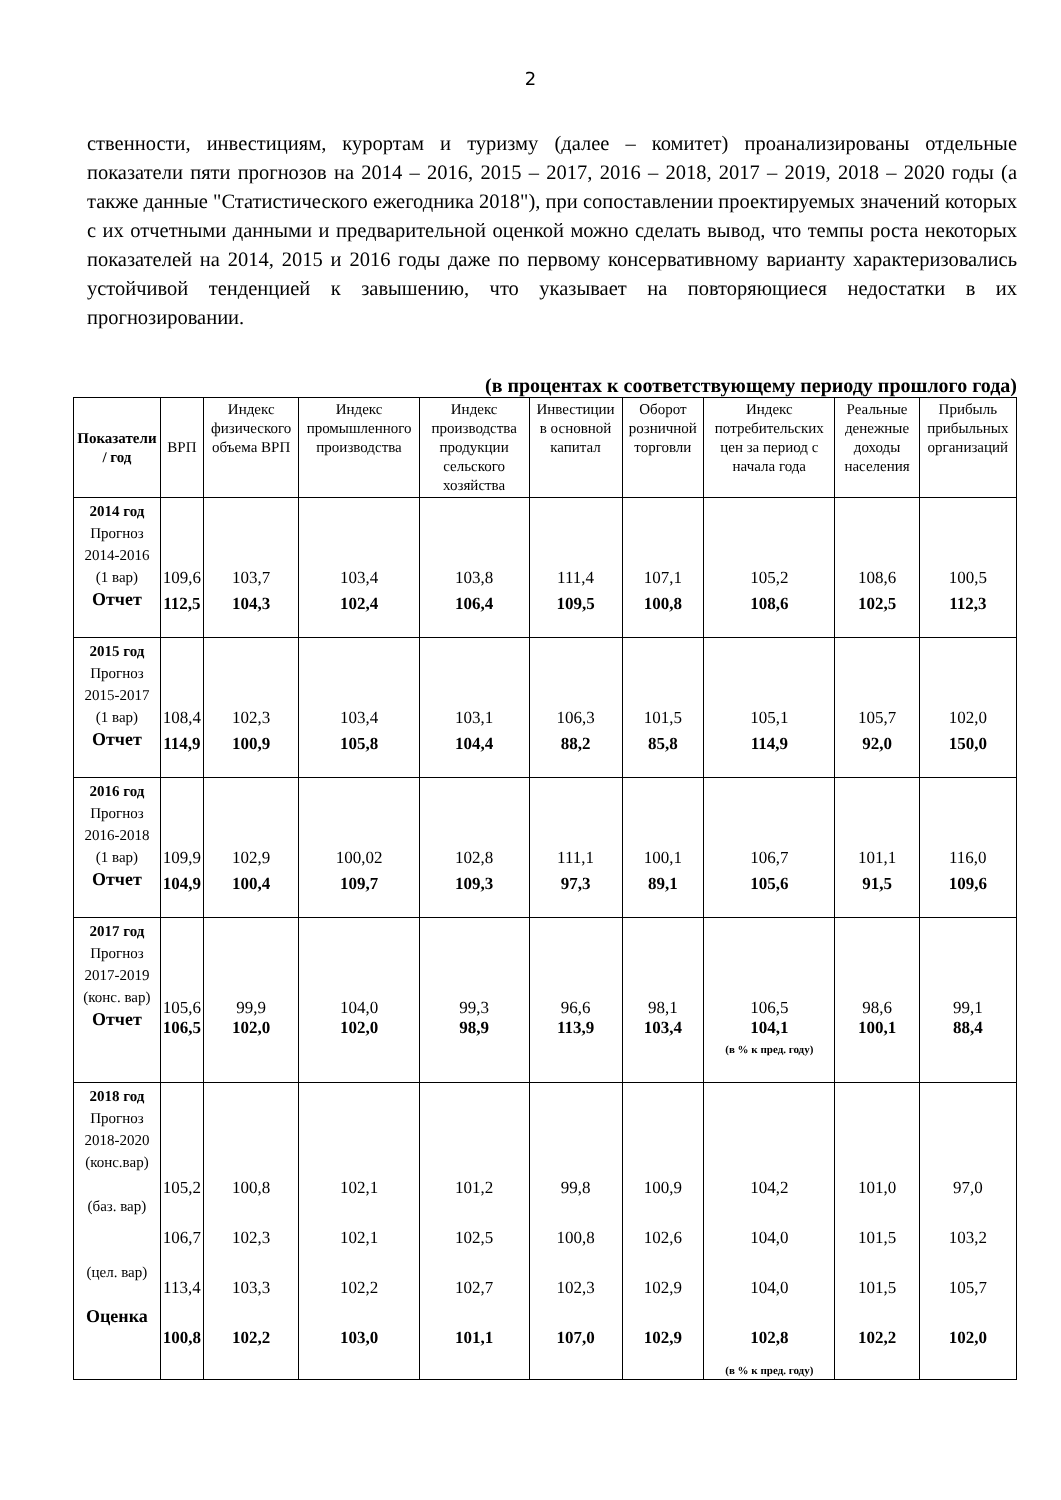2
ственности, инвестициям, курортам и туризму (далее – комитет) проанализированы отдельные показатели пяти прогнозов на 2014 – 2016, 2015 – 2017, 2016 – 2018, 2017 – 2019, 2018 – 2020 годы (а также данные "Статистического ежегодника 2018"), при сопоставлении проектируемых значений которых с их отчетными данными и предварительной оценкой можно сделать вывод, что темпы роста некоторых показателей на 2014, 2015 и 2016 годы даже по первому консервативному варианту характеризовались устойчивой тенденцией к завышению, что указывает на повторяющиеся недостатки в их прогнозировании.
(в процентах к соответствующему периоду прошлого года)
| Показатели / год | ВРП | Индекс физического объема ВРП | Индекс промышленного производства | Индекс производства продукции сельского хозяйства | Инвестиции в основной капитал | Оборот розничной торговли | Индекс потребительских цен за период с начала года | Реальные денежные доходы населения | Прибыль прибыльных организаций |
| --- | --- | --- | --- | --- | --- | --- | --- | --- | --- |
| 2014 год Прогноз 2014-2016 (1 вар) Отчет | 109,6 112,5 | 103,7 104,3 | 103,4 102,4 | 103,8 106,4 | 111,4 109,5 | 107,1 100,8 | 105,2 108,6 | 108,6 102,5 | 100,5 112,3 |
| 2015 год Прогноз 2015-2017 (1 вар) Отчет | 108,4 114,9 | 102,3 100,9 | 103,4 105,8 | 103,1 104,4 | 106,3 88,2 | 101,5 85,8 | 105,1 114,9 | 105,7 92,0 | 102,0 150,0 |
| 2016 год Прогноз 2016-2018 (1 вар) Отчет | 109,9 104,9 | 102,9 100,4 | 100,02 109,7 | 102,8 109,3 | 111,1 97,3 | 100,1 89,1 | 106,7 105,6 | 101,1 91,5 | 116,0 109,6 |
| 2017 год Прогноз 2017-2019 (конс. вар) Отчет | 105,6 106,5 | 99,9 102,0 | 104,0 102,0 | 99,3 98,9 | 96,6 113,9 | 98,1 103,4 | 106,5 104,1 (в % к пред. году) | 98,6 100,1 | 99,1 88,4 |
| 2018 год Прогноз 2018-2020 (конс.вар) (баз. вар) (цел. вар) Оценка | 105,2 106,7 113,4 100,8 | 100,8 102,3 103,3 102,2 | 102,1 102,1 102,2 103,0 | 101,2 102,5 102,7 101,1 | 99,8 100,8 102,3 107,0 | 100,9 102,6 102,9 102,9 | 104,2 104,0 104,0 102,8 (в % к пред. году) | 101,0 101,5 101,5 102,2 | 97,0 103,2 105,7 102,0 |